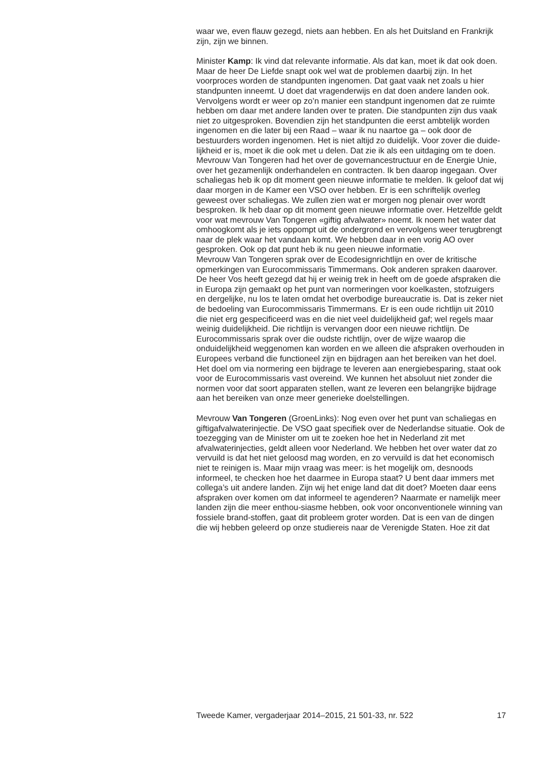waar we, even flauw gezegd, niets aan hebben. En als het Duitsland en Frankrijk zijn, zijn we binnen.
Minister Kamp: Ik vind dat relevante informatie. Als dat kan, moet ik dat ook doen. Maar de heer De Liefde snapt ook wel wat de problemen daarbij zijn. In het voorproces worden de standpunten ingenomen. Dat gaat vaak net zoals u hier standpunten inneemt. U doet dat vragenderwijs en dat doen andere landen ook. Vervolgens wordt er weer op zo’n manier een standpunt ingenomen dat ze ruimte hebben om daar met andere landen over te praten. Die standpunten zijn dus vaak niet zo uitgesproken. Bovendien zijn het standpunten die eerst ambtelijk worden ingenomen en die later bij een Raad – waar ik nu naartoe ga – ook door de bestuurders worden ingenomen. Het is niet altijd zo duidelijk. Voor zover die duide-lijkheid er is, moet ik die ook met u delen. Dat zie ik als een uitdaging om te doen.
Mevrouw Van Tongeren had het over de governancestructuur en de Energie Unie, over het gezamenlijk onderhandelen en contracten. Ik ben daarop ingegaan. Over schaliegas heb ik op dit moment geen nieuwe informatie te melden. Ik geloof dat wij daar morgen in de Kamer een VSO over hebben. Er is een schriftelijk overleg geweest over schaliegas. We zullen zien wat er morgen nog plenair over wordt besproken. Ik heb daar op dit moment geen nieuwe informatie over. Hetzelfde geldt voor wat mevrouw Van Tongeren «giftig afvalwater» noemt. Ik noem het water dat omhoogkomt als je iets oppompt uit de ondergrond en vervolgens weer terugbrengt naar de plek waar het vandaan komt. We hebben daar in een vorig AO over gesproken. Ook op dat punt heb ik nu geen nieuwe informatie.
Mevrouw Van Tongeren sprak over de Ecodesignrichtlijn en over de kritische opmerkingen van Eurocommissaris Timmermans. Ook anderen spraken daarover. De heer Vos heeft gezegd dat hij er weinig trek in heeft om de goede afspraken die in Europa zijn gemaakt op het punt van normeringen voor koelkasten, stofzuigers en dergelijke, nu los te laten omdat het overbodige bureaucratie is. Dat is zeker niet de bedoeling van Eurocommissaris Timmermans. Er is een oude richtlijn uit 2010 die niet erg gespecificeerd was en die niet veel duidelijkheid gaf; wel regels maar weinig duidelijkheid. Die richtlijn is vervangen door een nieuwe richtlijn. De Eurocommissaris sprak over die oudste richtlijn, over de wijze waarop die onduidelijkheid weggenomen kan worden en we alleen die afspraken overhouden in Europees verband die functioneel zijn en bijdragen aan het bereiken van het doel. Het doel om via normering een bijdrage te leveren aan energiebesparing, staat ook voor de Eurocommissaris vast overeind. We kunnen het absoluut niet zonder die normen voor dat soort apparaten stellen, want ze leveren een belangrijke bijdrage aan het bereiken van onze meer generieke doelstellingen.
Mevrouw Van Tongeren (GroenLinks): Nog even over het punt van schaliegas en giftigafvalwaterinjectie. De VSO gaat specifiek over de Nederlandse situatie. Ook de toezegging van de Minister om uit te zoeken hoe het in Nederland zit met afvalwaterinjecties, geldt alleen voor Nederland. We hebben het over water dat zo vervuild is dat het niet geloosd mag worden, en zo vervuild is dat het economisch niet te reinigen is. Maar mijn vraag was meer: is het mogelijk om, desnoods informeel, te checken hoe het daarmee in Europa staat? U bent daar immers met collega’s uit andere landen. Zijn wij het enige land dat dit doet? Moeten daar eens afspraken over komen om dat informeel te agenderen? Naarmate er namelijk meer landen zijn die meer enthou-siasme hebben, ook voor onconventionele winning van fossiele brand-stoffen, gaat dit probleem groter worden. Dat is een van de dingen die wij hebben geleerd op onze studiereis naar de Verenigde Staten. Hoe zit dat
Tweede Kamer, vergaderjaar 2014–2015, 21 501-33, nr. 522 17